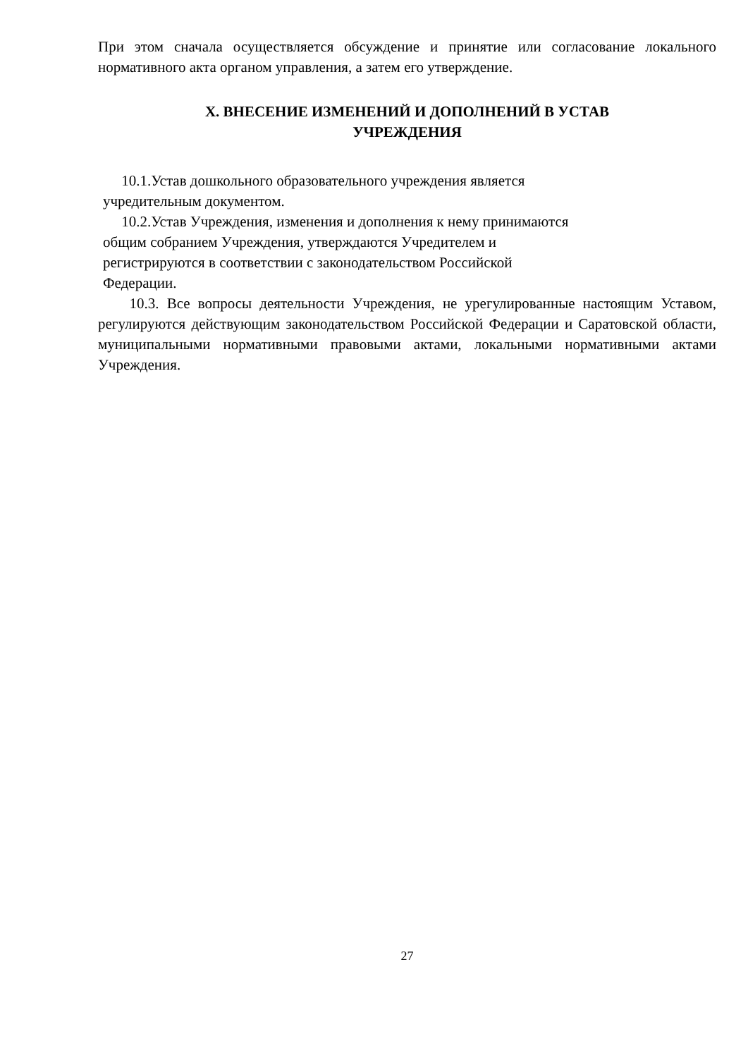При этом сначала осуществляется обсуждение и принятие или согласование локального нормативного акта органом управления, а затем его утверждение.
X. ВНЕСЕНИЕ ИЗМЕНЕНИЙ И ДОПОЛНЕНИЙ В УСТАВ
УЧРЕЖДЕНИЯ
10.1.Устав дошкольного образовательного учреждения является
учредительным документом.
10.2.Устав Учреждения, изменения и дополнения к нему принимаются
общим собранием Учреждения, утверждаются Учредителем и
регистрируются в соответствии с законодательством Российской
Федерации.
10.3. Все вопросы деятельности Учреждения, не урегулированные настоящим Уставом, регулируются действующим законодательством Российской Федерации и Саратовской области, муниципальными нормативными правовыми актами, локальными нормативными актами Учреждения.
27